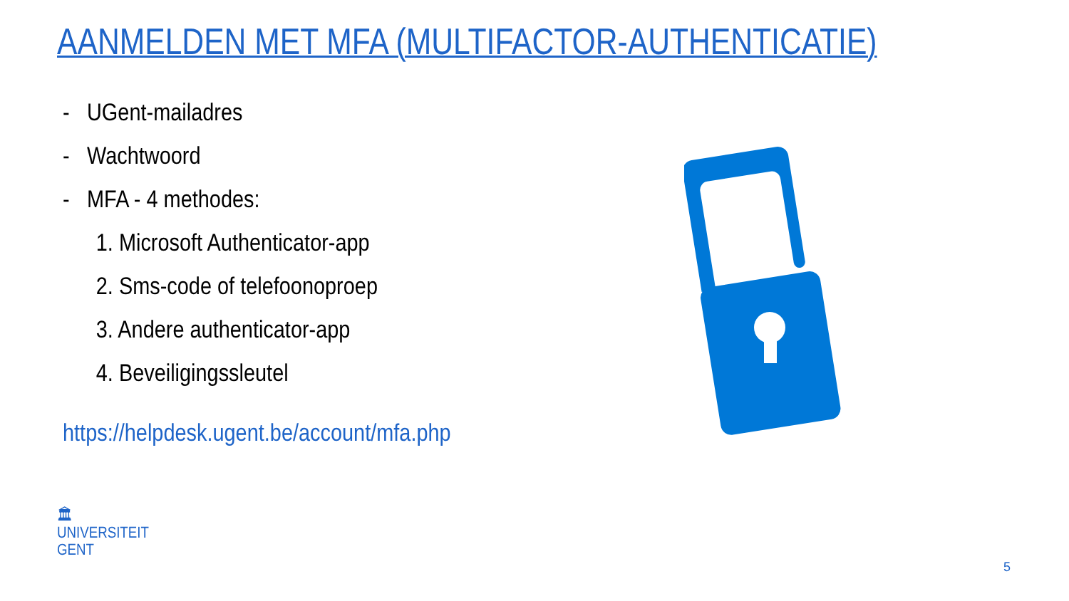AANMELDEN MET MFA (MULTIFACTOR-AUTHENTICATIE)
- UGent-mailadres
- Wachtwoord
- MFA - 4 methodes:
1. Microsoft Authenticator-app
2. Sms-code of telefoonoproep
3. Andere authenticator-app
4. Beveiligingssleutel
https://helpdesk.ugent.be/account/mfa.php
🏛
UNIVERSITEIT
GENT
5